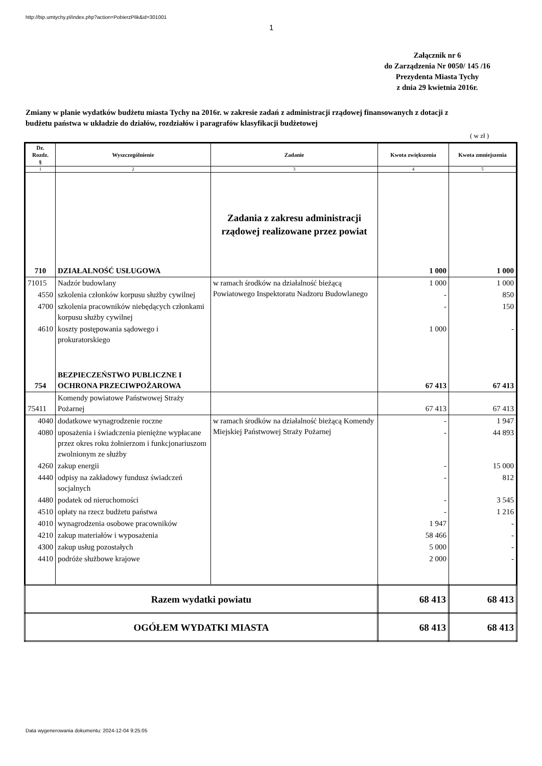http://bip.umtychy.pl/index.php?action=PobierzPlik&id=301001
1
Załącznik nr 6
do Zarządzenia Nr 0050/ 145 /16
Prezydenta Miasta Tychy
z dnia 29 kwietnia 2016r.
Zmiany w planie wydatków budżetu miasta Tychy na 2016r. w zakresie zadań z administracji rządowej finansowanych z dotacji z budżetu państwa w układzie do działów, rozdziałów i paragrafów klasyfikacji budżetowej
( w zł )
| Dz. Rozdz. § | Wyszczególnienie | Zadanie | Kwota zwiększenia | Kwota zmniejszenia |
| --- | --- | --- | --- | --- |
| 1 | 2 | 3 | 4 | 5 |
| 710 | DZIAŁALNOŚĆ USŁUGOWA | Zadania z zakresu administracji rządowej realizowane przez powiat | 1 000 | 1 000 |
| 71015 | Nadzór budowlany | w ramach środków na działalność bieżącą Powiatowego Inspektoratu Nadzoru Budowlanego | 1 000 | 1 000 |
| 4550 | szkolenia członków korpusu służby cywilnej | | - | 850 |
| 4700 | szkolenia pracowników niebędących członkami korpusu służby cywilnej | | - | 150 |
| 4610 | koszty postępowania sądowego i prokuratorskiego | | 1 000 | - |
| 754 | BEZPIECZEŃSTWO PUBLICZNE I OCHRONA PRZECIWPOŻAROWA | | 67 413 | 67 413 |
| 75411 | Komendy powiatowe Państwowej Straży Pożarnej | | 67 413 | 67 413 |
| 4040 | dodatkowe wynagrodzenie roczne | w ramach środków na działalność bieżącą Komendy Miejskiej Państwowej Straży Pożarnej | - | 1 947 |
| 4080 | uposażenia i świadczenia pieniężne wypłacane przez okres roku żołnierzom i funkcjonariuszom zwolnionym ze służby | | - | 44 893 |
| 4260 | zakup energii | | - | 15 000 |
| 4440 | odpisy na zakładowy fundusz świadczeń socjalnych | | - | 812 |
| 4480 | podatek od nieruchomości | | - | 3 545 |
| 4510 | opłaty na rzecz budżetu państwa | | - | 1 216 |
| 4010 | wynagrodzenia osobowe pracowników | | 1 947 | - |
| 4210 | zakup materiałów i wyposażenia | | 58 466 | - |
| 4300 | zakup usług pozostałych | | 5 000 | - |
| 4410 | podróże służbowe krajowe | | 2 000 | - |
| Razem wydatki powiatu | | | 68 413 | 68 413 |
| OGÓŁEM WYDATKI MIASTA | | | 68 413 | 68 413 |
Data wygenerowania dokumentu: 2024-12-04 9:25:05